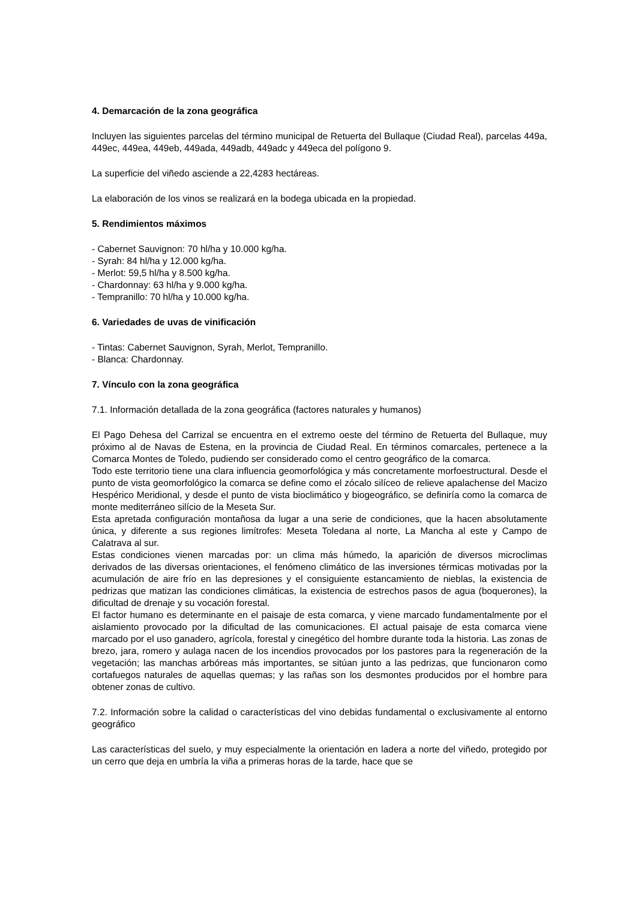4. Demarcación de la zona geográfica
Incluyen las siguientes parcelas del término municipal de Retuerta del Bullaque (Ciudad Real), parcelas 449a, 449ec, 449ea, 449eb, 449ada, 449adb, 449adc y 449eca del polígono 9.
La superficie del viñedo asciende a 22,4283 hectáreas.
La elaboración de los vinos se realizará en la bodega ubicada en la propiedad.
5. Rendimientos máximos
- Cabernet Sauvignon: 70 hl/ha y 10.000 kg/ha.
- Syrah: 84 hl/ha y 12.000 kg/ha.
- Merlot: 59,5 hl/ha y 8.500 kg/ha.
- Chardonnay: 63 hl/ha y 9.000 kg/ha.
- Tempranillo: 70 hl/ha y 10.000 kg/ha.
6. Variedades de uvas de vinificación
- Tintas: Cabernet Sauvignon, Syrah, Merlot, Tempranillo.
- Blanca: Chardonnay.
7. Vínculo con la zona geográfica
7.1. Información detallada de la zona geográfica (factores naturales y humanos)
El Pago Dehesa del Carrizal se encuentra en el extremo oeste del término de Retuerta del Bullaque, muy próximo al de Navas de Estena, en la provincia de Ciudad Real. En términos comarcales, pertenece a la Comarca Montes de Toledo, pudiendo ser considerado como el centro geográfico de la comarca.
Todo este territorio tiene una clara influencia geomorfológica y más concretamente morfoestructural. Desde el punto de vista geomorfológico la comarca se define como el zócalo silíceo de relieve apalachense del Macizo Hespérico Meridional, y desde el punto de vista bioclimático y biogeográfico, se definiría como la comarca de monte mediterráneo silício de la Meseta Sur.
Esta apretada configuración montañosa da lugar a una serie de condiciones, que la hacen absolutamente única, y diferente a sus regiones limítrofes: Meseta Toledana al norte, La Mancha al este y Campo de Calatrava al sur.
Estas condiciones vienen marcadas por: un clima más húmedo, la aparición de diversos microclimas derivados de las diversas orientaciones, el fenómeno climático de las inversiones térmicas motivadas por la acumulación de aire frío en las depresiones y el consiguiente estancamiento de nieblas, la existencia de pedrizas que matizan las condiciones climáticas, la existencia de estrechos pasos de agua (boquerones), la dificultad de drenaje y su vocación forestal.
El factor humano es determinante en el paisaje de esta comarca, y viene marcado fundamentalmente por el aislamiento provocado por la dificultad de las comunicaciones. El actual paisaje de esta comarca viene marcado por el uso ganadero, agrícola, forestal y cinegético del hombre durante toda la historia. Las zonas de brezo, jara, romero y aulaga nacen de los incendios provocados por los pastores para la regeneración de la vegetación; las manchas arbóreas más importantes, se sitúan junto a las pedrizas, que funcionaron como cortafuegos naturales de aquellas quemas; y las rañas son los desmontes producidos por el hombre para obtener zonas de cultivo.
7.2. Información sobre la calidad o características del vino debidas fundamental o exclusivamente al entorno geográfico
Las características del suelo, y muy especialmente la orientación en ladera a norte del viñedo, protegido por un cerro que deja en umbría la viña a primeras horas de la tarde, hace que se